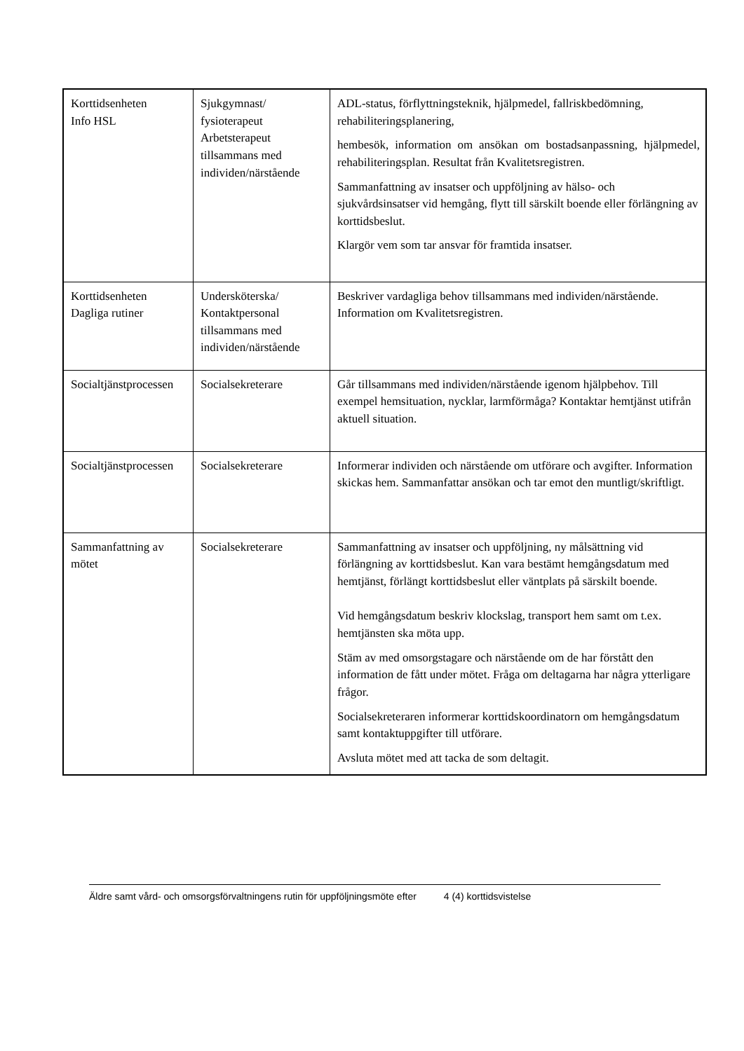| Korttidsenheten Info HSL | Sjukgymnast/ fysioterapeut Arbetsterapeut tillsammans med individen/närstående | ADL-status, förflyttningsteknik, hjälpmedel, fallriskbedömning, rehabiliteringsplanering, hembesök, information om ansökan om bostadsanpassning, hjälpmedel, rehabiliteringsplan. Resultat från Kvalitetsregistren. Sammanfattning av insatser och uppföljning av hälso- och sjukvårdsinsatser vid hemgång, flytt till särskilt boende eller förlängning av korttidsbeslut. Klargör vem som tar ansvar för framtida insatser. |
| Korttidsenheten Dagliga rutiner | Undersköterska/ Kontaktpersonal tillsammans med individen/närstående | Beskriver vardagliga behov tillsammans med individen/närstående. Information om Kvalitetsregistren. |
| Socialtjänstprocessen | Socialsekreterare | Går tillsammans med individen/närstående igenom hjälpbehov. Till exempel hemsituation, nycklar, larmförmåga? Kontaktar hemtjänst utifrån aktuell situation. |
| Socialtjänstprocessen | Socialsekreterare | Informerar individen och närstående om utförare och avgifter. Information skickas hem. Sammanfattar ansökan och tar emot den muntligt/skriftligt. |
| Sammanfattning av mötet | Socialsekreterare | Sammanfattning av insatser och uppföljning, ny målsättning vid förlängning av korttidsbeslut. Kan vara bestämt hemgångsdatum med hemtjänst, förlängt korttidsbeslut eller väntplats på särskilt boende. Vid hemgångsdatum beskriv klockslag, transport hem samt om t.ex. hemtjänsten ska möta upp. Stäm av med omsorgstagare och närstående om de har förstått den information de fått under mötet. Fråga om deltagarna har några ytterligare frågor. Socialsekreteraren informerar korttidskoordinatorn om hemgångsdatum samt kontaktuppgifter till utförare. Avsluta mötet med att tacka de som deltagit. |
Äldre samt vård- och omsorgsförvaltningens rutin för uppföljningsmöte efter 4 (4) korttidsvistelse